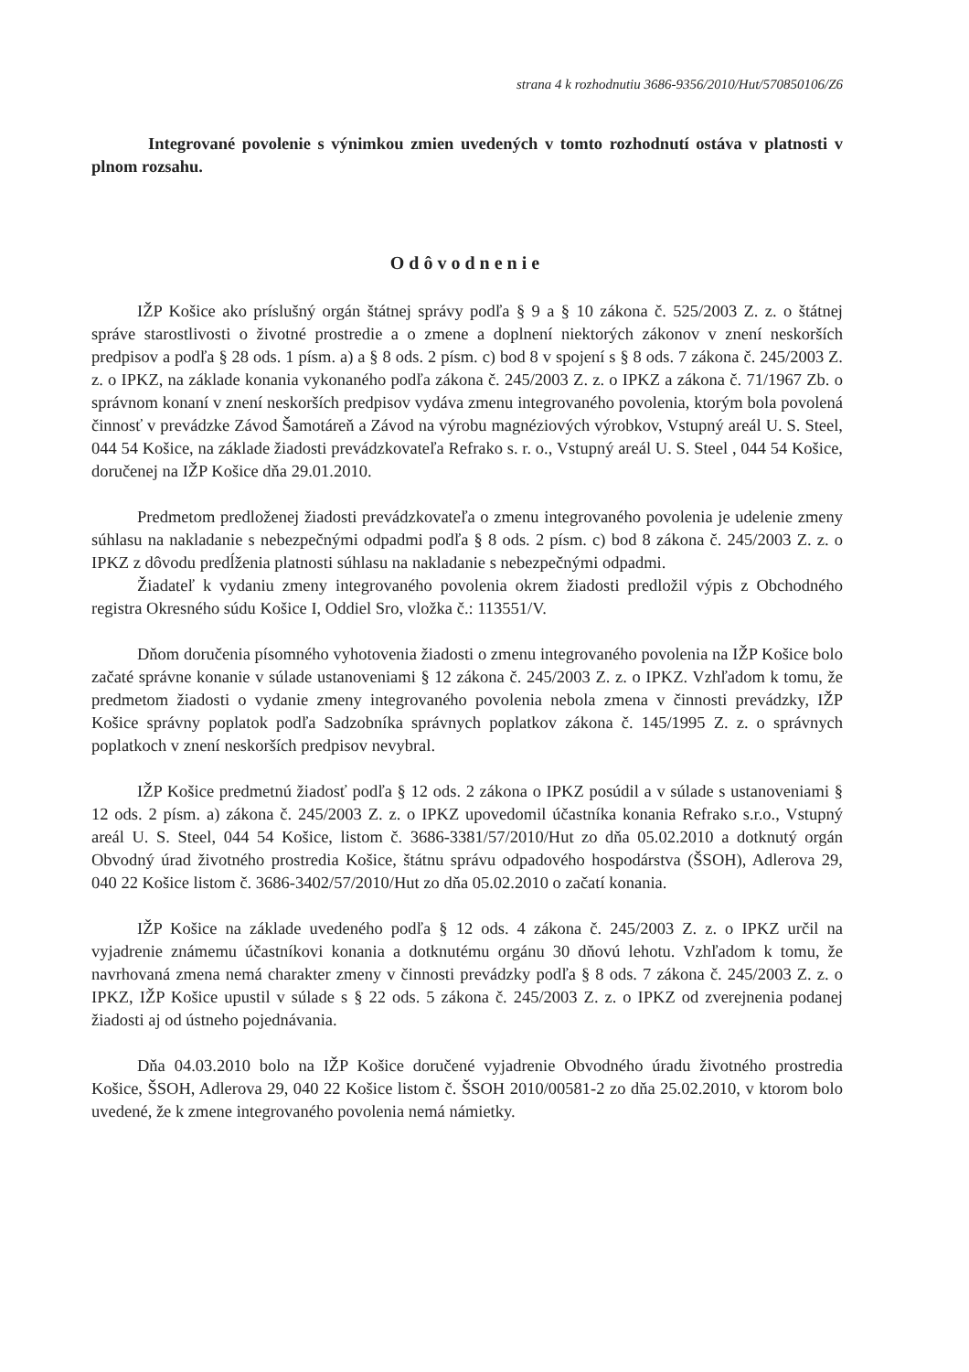strana 4 k rozhodnutiu 3686-9356/2010/Hut/570850106/Z6
Integrované povolenie s výnimkou zmien uvedených v tomto rozhodnutí ostáva v platnosti v plnom rozsahu.
Odôvodnenie
IŽP Košice ako príslušný orgán štátnej správy podľa § 9 a § 10 zákona č. 525/2003 Z. z. o štátnej správe starostlivosti o životné prostredie a o zmene a doplnení niektorých zákonov v znení neskorších predpisov a podľa § 28 ods. 1 písm. a) a § 8 ods. 2 písm. c) bod 8 v spojení s § 8 ods. 7 zákona č. 245/2003 Z. z. o IPKZ, na základe konania vykonaného podľa zákona č. 245/2003 Z. z. o IPKZ a zákona č. 71/1967 Zb. o správnom konaní v znení neskorších predpisov vydáva zmenu integrovaného povolenia, ktorým bola povolená činnosť v prevádzke Závod Šamotáreň a Závod na výrobu magnéziových výrobkov, Vstupný areál U. S. Steel, 044 54 Košice, na základe žiadosti prevádzkovateľa Refrako s. r. o., Vstupný areál U. S. Steel , 044 54 Košice, doručenej na IŽP Košice dňa 29.01.2010.
Predmetom predloženej žiadosti prevádzkovateľa o zmenu integrovaného povolenia je udelenie zmeny súhlasu na nakladanie s nebezpečnými odpadmi podľa § 8 ods. 2 písm. c) bod 8 zákona č. 245/2003 Z. z. o IPKZ z dôvodu predĺženia platnosti súhlasu na nakladanie s nebezpečnými odpadmi.
Žiadateľ k vydaniu zmeny integrovaného povolenia okrem žiadosti predložil výpis z Obchodného registra Okresného súdu Košice I, Oddiel Sro, vložka č.: 113551/V.
Dňom doručenia písomného vyhotovenia žiadosti o zmenu integrovaného povolenia na IŽP Košice bolo začaté správne konanie v súlade ustanoveniami § 12 zákona č. 245/2003 Z. z. o IPKZ. Vzhľadom k tomu, že predmetom žiadosti o vydanie zmeny integrovaného povolenia nebola zmena v činnosti prevádzky, IŽP Košice správny poplatok podľa Sadzobníka správnych poplatkov zákona č. 145/1995 Z. z. o správnych poplatkoch v znení neskorších predpisov nevybral.
IŽP Košice predmetnú žiadosť podľa § 12 ods. 2 zákona o IPKZ posúdil a v súlade s ustanoveniami § 12 ods. 2 písm. a) zákona č. 245/2003 Z. z. o IPKZ upovedomil účastníka konania Refrako s.r.o., Vstupný areál U. S. Steel, 044 54 Košice, listom č. 3686-3381/57/2010/Hut zo dňa 05.02.2010 a dotknutý orgán Obvodný úrad životného prostredia Košice, štátnu správu odpadového hospodárstva (ŠSOH), Adlerova 29, 040 22 Košice listom č. 3686-3402/57/2010/Hut zo dňa 05.02.2010 o začatí konania.
IŽP Košice na základe uvedeného podľa § 12 ods. 4 zákona č. 245/2003 Z. z. o IPKZ určil na vyjadrenie známemu účastníkovi konania a dotknutému orgánu 30 dňovú lehotu. Vzhľadom k tomu, že navrhovaná zmena nemá charakter zmeny v činnosti prevádzky podľa § 8 ods. 7 zákona č. 245/2003 Z. z. o IPKZ, IŽP Košice upustil v súlade s § 22 ods. 5 zákona č. 245/2003 Z. z. o IPKZ od zverejnenia podanej žiadosti aj od ústneho pojednávania.
Dňa 04.03.2010 bolo na IŽP Košice doručené vyjadrenie Obvodného úradu životného prostredia Košice, ŠSOH, Adlerova 29, 040 22 Košice listom č. ŠSOH 2010/00581-2 zo dňa 25.02.2010, v ktorom bolo uvedené, že k zmene integrovaného povolenia nemá námietky.